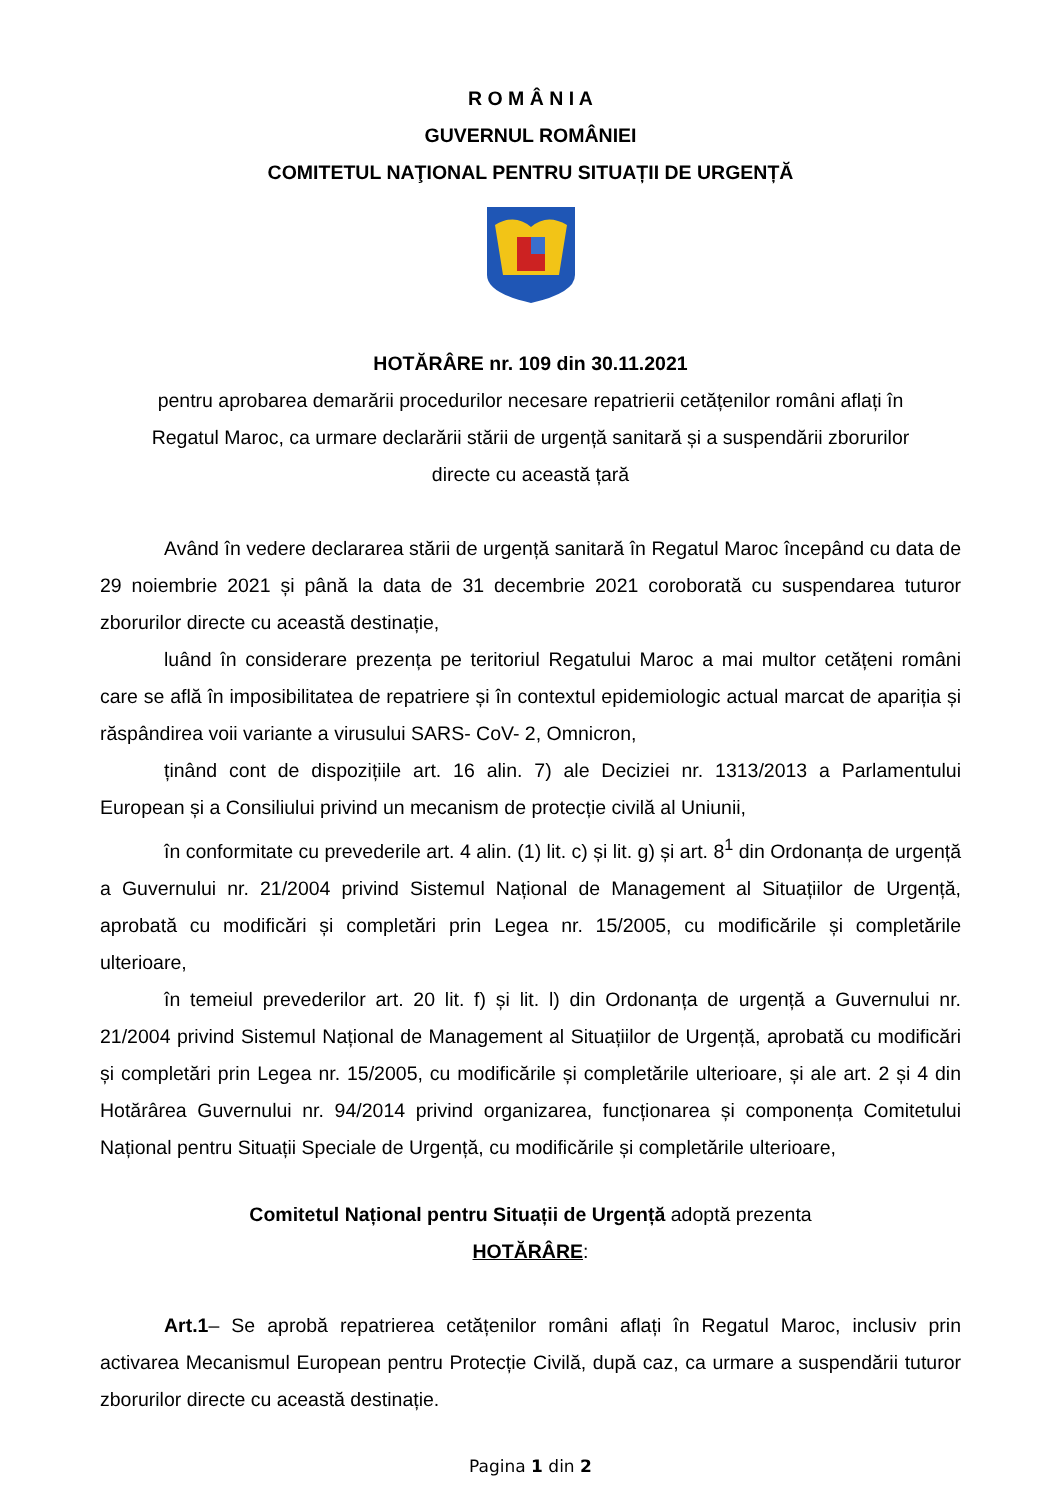R O M Â N I A
GUVERNUL ROMÂNIEI
COMITETUL NAŢIONAL PENTRU SITUAȚII DE URGENȚĂ
HOTĂRÂRE nr. 109 din 30.11.2021
pentru aprobarea demarării procedurilor necesare repatrierii cetățenilor români aflați în
Regatul Maroc, ca urmare declarării stării de urgență sanitară și a suspendării zborurilor
directe cu această țară
Având în vedere declararea stării de urgență sanitară în Regatul Maroc începând cu data de 29 noiembrie 2021 și până la data de 31 decembrie 2021 coroborată cu suspendarea tuturor zborurilor directe cu această destinație,
luând în considerare prezența pe teritoriul Regatului Maroc a mai multor cetățeni români care se află în imposibilitatea de repatriere și în contextul epidemiologic actual marcat de apariția și răspândirea voii variante a virusului SARS- CoV- 2, Omnicron,
ținând cont de dispozițiile art. 16 alin. 7) ale Deciziei nr. 1313/2013 a Parlamentului European și a Consiliului privind un mecanism de protecție civilă al Uniunii,
în conformitate cu prevederile art. 4 alin. (1) lit. c) și lit. g) și art. 8<sup>1</sup> din Ordonanța de urgență a Guvernului nr. 21/2004 privind Sistemul Național de Management al Situațiilor de Urgență, aprobată cu modificări și completări prin Legea nr. 15/2005, cu modificările și completările ulterioare,
în temeiul prevederilor art. 20 lit. f) și lit. l) din Ordonanța de urgență a Guvernului nr. 21/2004 privind Sistemul Național de Management al Situațiilor de Urgență, aprobată cu modificări și completări prin Legea nr. 15/2005, cu modificările și completările ulterioare, și ale art. 2 și 4 din Hotărârea Guvernului nr. 94/2014 privind organizarea, funcționarea și componența Comitetului Național pentru Situații Speciale de Urgență, cu modificările și completările ulterioare,
Comitetul Național pentru Situații de Urgență adoptă prezenta
HOTĂRÂRE:
Art.1– Se aprobă repatrierea cetățenilor români aflați în Regatul Maroc, inclusiv prin activarea Mecanismul European pentru Protecție Civilă, după caz, ca urmare a suspendării tuturor zborurilor directe cu această destinație.
Pagina 1 din 2